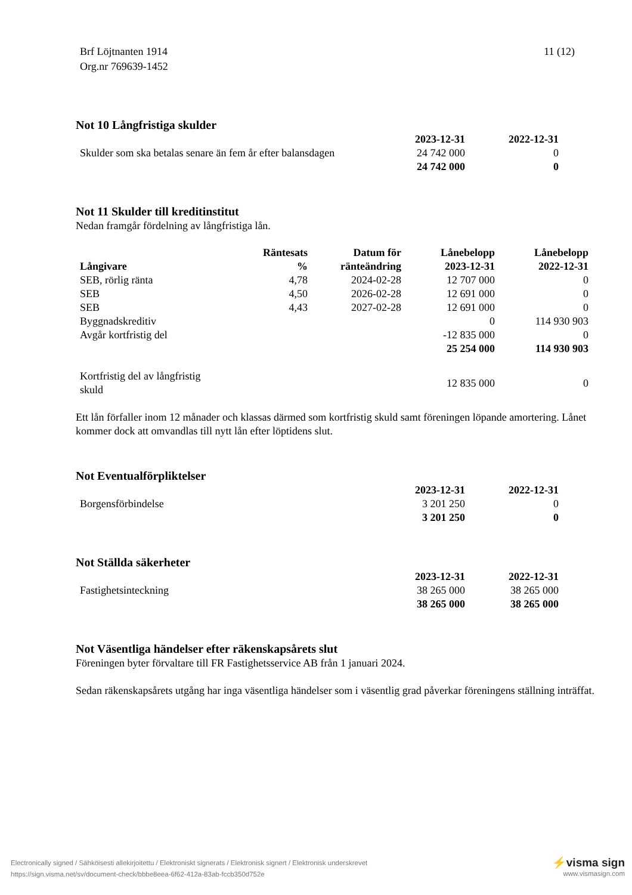Brf Löjtnanten 1914
Org.nr 769639-1452
11 (12)
Not 10 Långfristiga skulder
| | 2023-12-31 | 2022-12-31 |
| --- | --- | --- |
| Skulder som ska betalas senare än fem år efter balansdagen | 24 742 000 | 0 |
| | 24 742 000 | 0 |
Not 11 Skulder till kreditinstitut
Nedan framgår fördelning av långfristiga lån.
| Långivare | Räntesats % | Datum för ränteändring | Lånebelopp 2023-12-31 | Lånebelopp 2022-12-31 |
| --- | --- | --- | --- | --- |
| SEB, rörlig ränta | 4,78 | 2024-02-28 | 12 707 000 | 0 |
| SEB | 4,50 | 2026-02-28 | 12 691 000 | 0 |
| SEB | 4,43 | 2027-02-28 | 12 691 000 | 0 |
| Byggnadskreditiv | | | 0 | 114 930 903 |
| Avgår kortfristig del | | | -12 835 000 | 0 |
| | | | 25 254 000 | 114 930 903 |
| Kortfristig del av långfristig skuld | | | 12 835 000 | 0 |
Ett lån förfaller inom 12 månader och klassas därmed som kortfristig skuld samt föreningen löpande amortering. Lånet kommer dock att omvandlas till nytt lån efter löptidens slut.
Not Eventualförpliktelser
| | 2023-12-31 | 2022-12-31 |
| --- | --- | --- |
| Borgensförbindelse | 3 201 250 | 0 |
| | 3 201 250 | 0 |
Not Ställda säkerheter
| | 2023-12-31 | 2022-12-31 |
| --- | --- | --- |
| Fastighetsinteckning | 38 265 000 | 38 265 000 |
| | 38 265 000 | 38 265 000 |
Not Väsentliga händelser efter räkenskapsårets slut
Föreningen byter förvaltare till FR Fastighetsservice AB från 1 januari 2024.
Sedan räkenskapsårets utgång har inga väsentliga händelser som i väsentlig grad påverkar föreningens ställning inträffat.
Electronically signed / Sähköisesti allekirjoitettu / Elektroniskt signerats / Elektronisk signert / Elektronisk underskrevet
https://sign.visma.net/sv/document-check/bbbe8eea-6f62-412a-83ab-fccb350d752e
⚡visma sign
www.vismasign.com